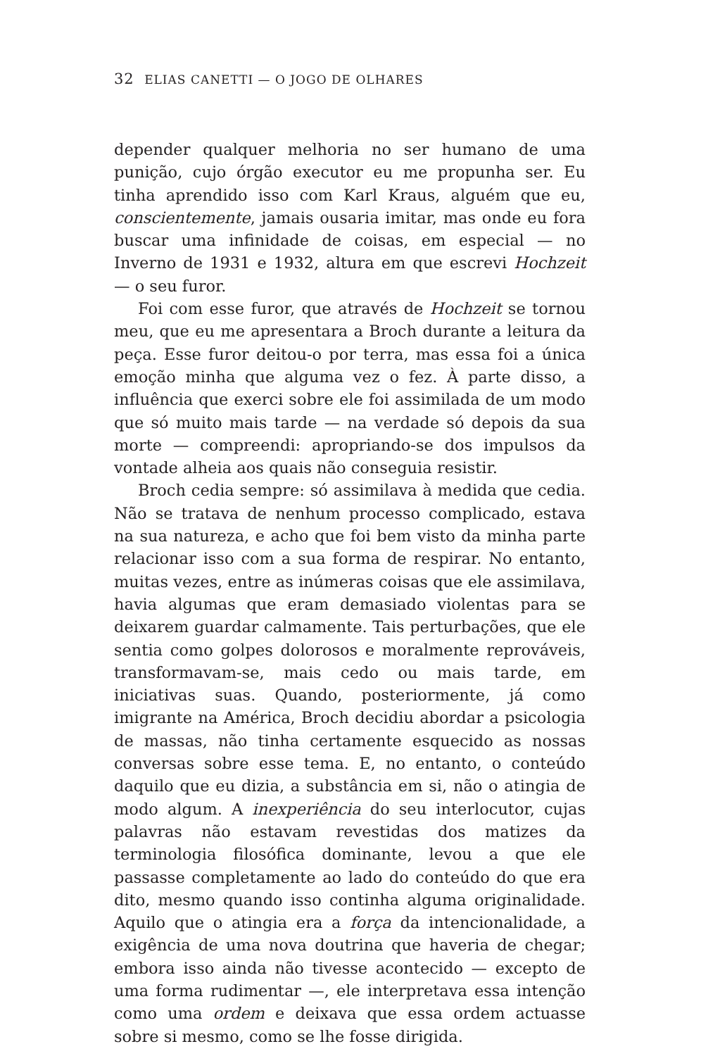32 ELIAS CANETTI — O JOGO DE OLHARES
depender qualquer melhoria no ser humano de uma punição, cujo órgão executor eu me propunha ser. Eu tinha aprendido isso com Karl Kraus, alguém que eu, conscientemente, jamais ousaria imitar, mas onde eu fora buscar uma infinidade de coisas, em especial — no Inverno de 1931 e 1932, altura em que escrevi Hochzeit — o seu furor.
Foi com esse furor, que através de Hochzeit se tornou meu, que eu me apresentara a Broch durante a leitura da peça. Esse furor deitou-o por terra, mas essa foi a única emoção minha que alguma vez o fez. À parte disso, a influência que exerci sobre ele foi assimilada de um modo que só muito mais tarde — na verdade só depois da sua morte — compreendi: apropriando-se dos impulsos da vontade alheia aos quais não conseguia resistir.
Broch cedia sempre: só assimilava à medida que cedia. Não se tratava de nenhum processo complicado, estava na sua natureza, e acho que foi bem visto da minha parte relacionar isso com a sua forma de respirar. No entanto, muitas vezes, entre as inúmeras coisas que ele assimilava, havia algumas que eram demasiado violentas para se deixarem guardar calmamente. Tais perturbações, que ele sentia como golpes dolorosos e moralmente reprováveis, transformavam-se, mais cedo ou mais tarde, em iniciativas suas. Quando, posteriormente, já como imigrante na América, Broch decidiu abordar a psicologia de massas, não tinha certamente esquecido as nossas conversas sobre esse tema. E, no entanto, o conteúdo daquilo que eu dizia, a substância em si, não o atingia de modo algum. A inexperiência do seu interlocutor, cujas palavras não estavam revestidas dos matizes da terminologia filosófica dominante, levou a que ele passasse completamente ao lado do conteúdo do que era dito, mesmo quando isso continha alguma originalidade. Aquilo que o atingia era a força da intencionalidade, a exigência de uma nova doutrina que haveria de chegar; embora isso ainda não tivesse acontecido — excepto de uma forma rudimentar —, ele interpretava essa intenção como uma ordem e deixava que essa ordem actuasse sobre si mesmo, como se lhe fosse dirigida.